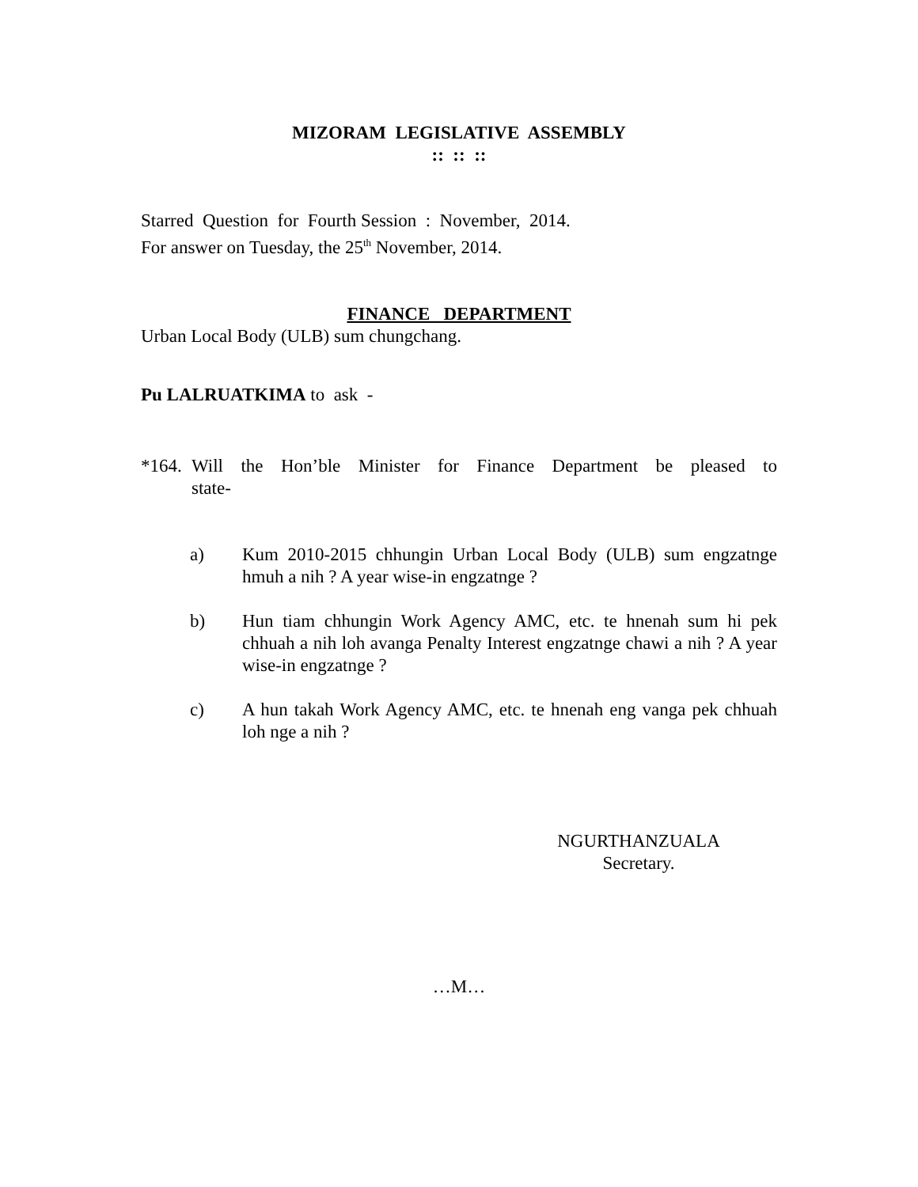MIZORAM LEGISLATIVE ASSEMBLY
:: :: ::
Starred Question for Fourth Session : November, 2014.
For answer on Tuesday, the 25<sup>th</sup> November, 2014.
FINANCE DEPARTMENT
Urban Local Body (ULB) sum chungchang.
Pu LALRUATKIMA to ask -
*164. Will the Hon’ble Minister for Finance Department be pleased to
state-
a) Kum 2010-2015 chhungin Urban Local Body (ULB) sum engzatnge hmuh a nih ? A year wise-in engzatnge ?
b) Hun tiam chhungin Work Agency AMC, etc. te hnenah sum hi pek chhuah a nih loh avanga Penalty Interest engzatnge chawi a nih ? A year wise-in engzatnge ?
c) A hun takah Work Agency AMC, etc. te hnenah eng vanga pek chhuah loh nge a nih ?
NGURTHANZUALA
Secretary.
…M…